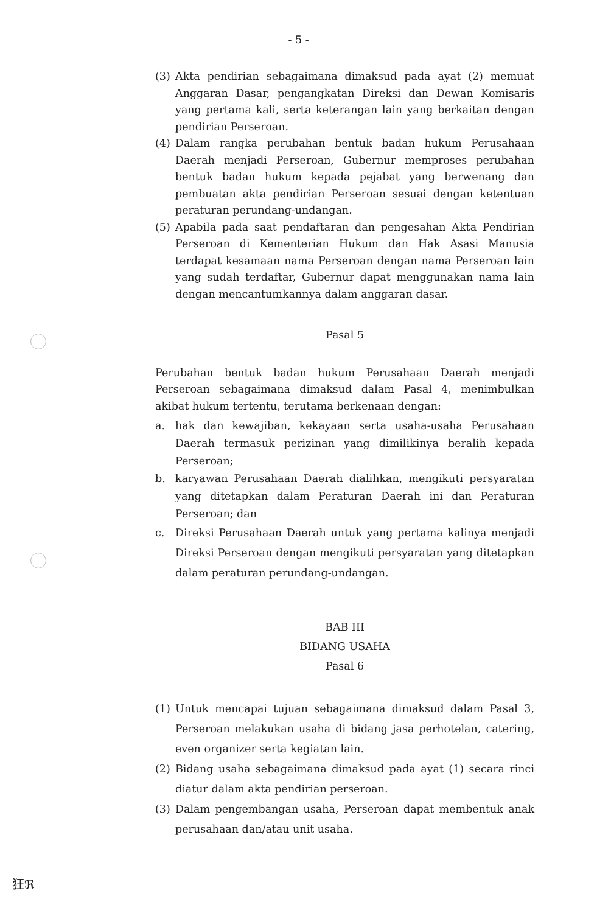- 5 -
(3) Akta pendirian sebagaimana dimaksud pada ayat (2) memuat Anggaran Dasar, pengangkatan Direksi dan Dewan Komisaris yang pertama kali, serta keterangan lain yang berkaitan dengan pendirian Perseroan.
(4) Dalam rangka perubahan bentuk badan hukum Perusahaan Daerah menjadi Perseroan, Gubernur memproses perubahan bentuk badan hukum kepada pejabat yang berwenang dan pembuatan akta pendirian Perseroan sesuai dengan ketentuan peraturan perundang-undangan.
(5) Apabila pada saat pendaftaran dan pengesahan Akta Pendirian Perseroan di Kementerian Hukum dan Hak Asasi Manusia terdapat kesamaan nama Perseroan dengan nama Perseroan lain yang sudah terdaftar, Gubernur dapat menggunakan nama lain dengan mencantumkannya dalam anggaran dasar.
Pasal 5
Perubahan bentuk badan hukum Perusahaan Daerah menjadi Perseroan sebagaimana dimaksud dalam Pasal 4, menimbulkan akibat hukum tertentu, terutama berkenaan dengan:
a. hak dan kewajiban, kekayaan serta usaha-usaha Perusahaan Daerah termasuk perizinan yang dimilikinya beralih kepada Perseroan;
b. karyawan Perusahaan Daerah dialihkan, mengikuti persyaratan yang ditetapkan dalam Peraturan Daerah ini dan Peraturan Perseroan; dan
c. Direksi Perusahaan Daerah untuk yang pertama kalinya menjadi Direksi Perseroan dengan mengikuti persyaratan yang ditetapkan dalam peraturan perundang-undangan.
BAB III
BIDANG USAHA
Pasal 6
(1) Untuk mencapai tujuan sebagaimana dimaksud dalam Pasal 3, Perseroan melakukan usaha di bidang jasa perhotelan, catering, even organizer serta kegiatan lain.
(2) Bidang usaha sebagaimana dimaksud pada ayat (1) secara rinci diatur dalam akta pendirian perseroan.
(3) Dalam pengembangan usaha, Perseroan dapat membentuk anak perusahaan dan/atau unit usaha.
狂ℜ